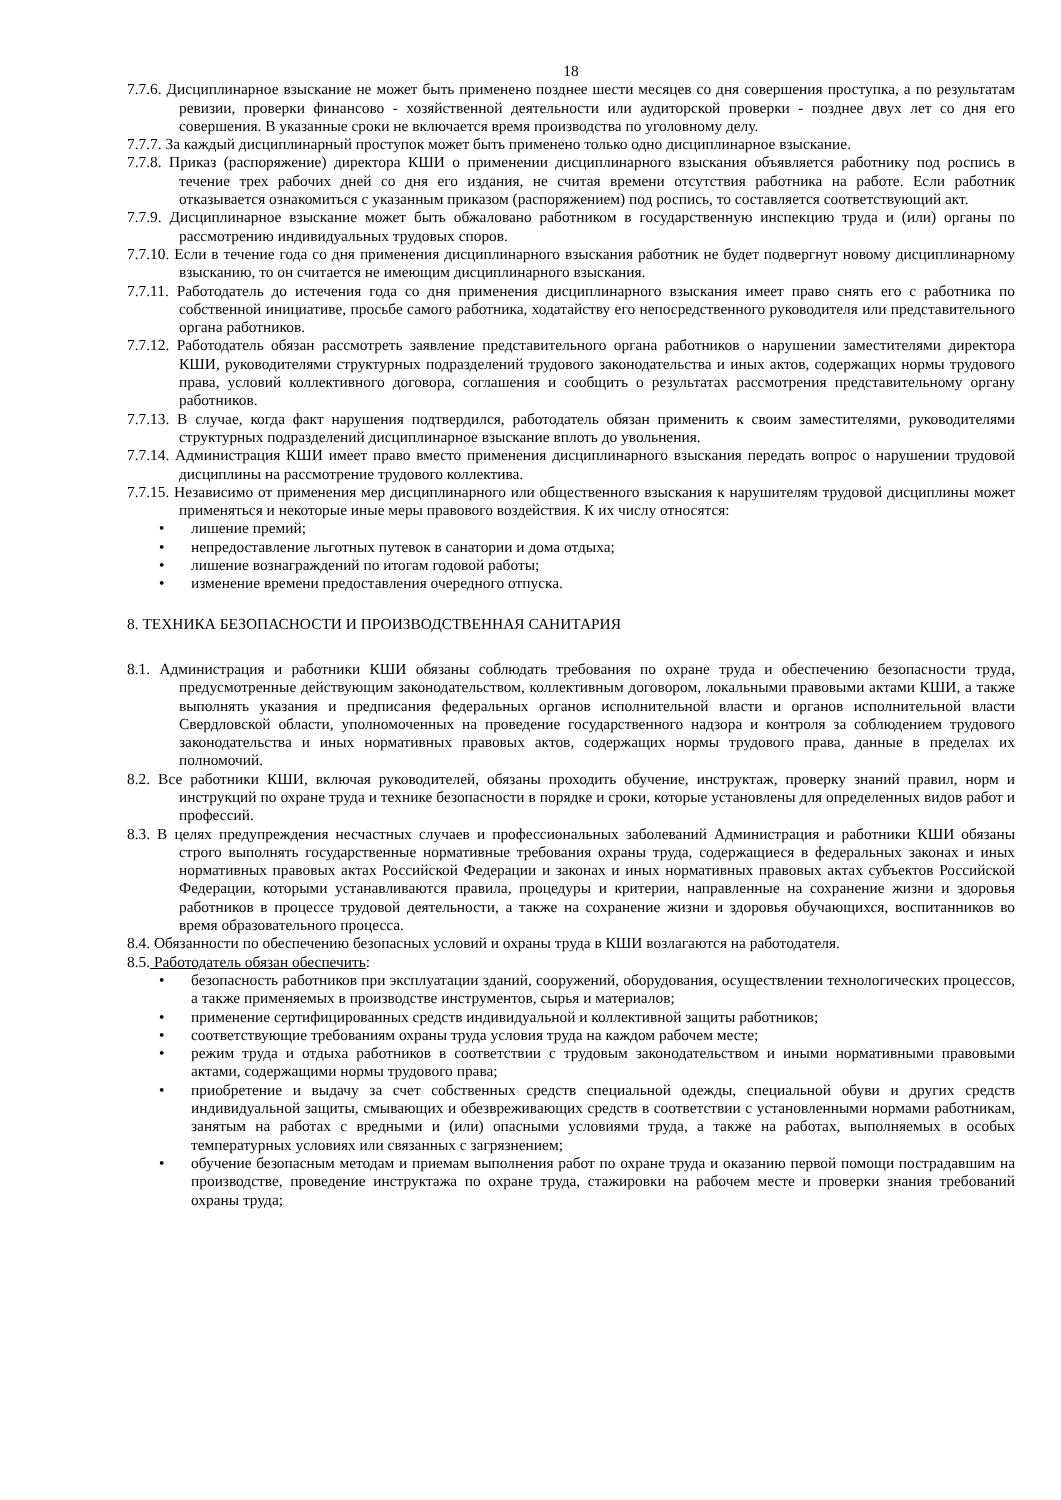18
7.7.6. Дисциплинарное взыскание не может быть применено позднее шести месяцев со дня совершения проступка, а по результатам ревизии, проверки финансово - хозяйственной деятельности или аудиторской проверки - позднее двух лет со дня его совершения. В указанные сроки не включается время производства по уголовному делу.
7.7.7. За каждый дисциплинарный проступок может быть применено только одно дисциплинарное взыскание.
7.7.8. Приказ (распоряжение) директора КШИ о применении дисциплинарного взыскания объявляется работнику под роспись в течение трех рабочих дней со дня его издания, не считая времени отсутствия работника на работе. Если работник отказывается ознакомиться с указанным приказом (распоряжением) под роспись, то составляется соответствующий акт.
7.7.9. Дисциплинарное взыскание может быть обжаловано работником в государственную инспекцию труда и (или) органы по рассмотрению индивидуальных трудовых споров.
7.7.10. Если в течение года со дня применения дисциплинарного взыскания работник не будет подвергнут новому дисциплинарному взысканию, то он считается не имеющим дисциплинарного взыскания.
7.7.11. Работодатель до истечения года со дня применения дисциплинарного взыскания имеет право снять его с работника по собственной инициативе, просьбе самого работника, ходатайству его непосредственного руководителя или представительного органа работников.
7.7.12. Работодатель обязан рассмотреть заявление представительного органа работников о нарушении заместителями директора КШИ, руководителями структурных подразделений трудового законодательства и иных актов, содержащих нормы трудового права, условий коллективного договора, соглашения и сообщить о результатах рассмотрения представительному органу работников.
7.7.13. В случае, когда факт нарушения подтвердился, работодатель обязан применить к своим заместителями, руководителями структурных подразделений дисциплинарное взыскание вплоть до увольнения.
7.7.14. Администрация КШИ имеет право вместо применения дисциплинарного взыскания передать вопрос о нарушении трудовой дисциплины на рассмотрение трудового коллектива.
7.7.15. Независимо от применения мер дисциплинарного или общественного взыскания к нарушителям трудовой дисциплины может применяться и некоторые иные меры правового воздействия. К их числу относятся:
• лишение премий;
• непредоставление льготных путевок в санатории и дома отдыха;
• лишение вознаграждений по итогам годовой работы;
• изменение времени предоставления очередного отпуска.
8. ТЕХНИКА БЕЗОПАСНОСТИ И ПРОИЗВОДСТВЕННАЯ САНИТАРИЯ
8.1. Администрация и работники КШИ обязаны соблюдать требования по охране труда и обеспечению безопасности труда, предусмотренные действующим законодательством, коллективным договором, локальными правовыми актами КШИ, а также выполнять указания и предписания федеральных органов исполнительной власти и органов исполнительной власти Свердловской области, уполномоченных на проведение государственного надзора и контроля за соблюдением трудового законодательства и иных нормативных правовых актов, содержащих нормы трудового права, данные в пределах их полномочий.
8.2. Все работники КШИ, включая руководителей, обязаны проходить обучение, инструктаж, проверку знаний правил, норм и инструкций по охране труда и технике безопасности в порядке и сроки, которые установлены для определенных видов работ и профессий.
8.3. В целях предупреждения несчастных случаев и профессиональных заболеваний Администрация и работники КШИ обязаны строго выполнять государственные нормативные требования охраны труда, содержащиеся в федеральных законах и иных нормативных правовых актах Российской Федерации и законах и иных нормативных правовых актах субъектов Российской Федерации, которыми устанавливаются правила, процедуры и критерии, направленные на сохранение жизни и здоровья работников в процессе трудовой деятельности, а также на сохранение жизни и здоровья обучающихся, воспитанников во время образовательного процесса.
8.4. Обязанности по обеспечению безопасных условий и охраны труда в КШИ возлагаются на работодателя.
8.5. Работодатель обязан обеспечить:
• безопасность работников при эксплуатации зданий, сооружений, оборудования, осуществлении технологических процессов, а также применяемых в производстве инструментов, сырья и материалов;
• применение сертифицированных средств индивидуальной и коллективной защиты работников;
• соответствующие требованиям охраны труда условия труда на каждом рабочем месте;
• режим труда и отдыха работников в соответствии с трудовым законодательством и иными нормативными правовыми актами, содержащими нормы трудового права;
• приобретение и выдачу за счет собственных средств специальной одежды, специальной обуви и других средств индивидуальной защиты, смывающих и обезвреживающих средств в соответствии с установленными нормами работникам, занятым на работах с вредными и (или) опасными условиями труда, а также на работах, выполняемых в особых температурных условиях или связанных с загрязнением;
• обучение безопасным методам и приемам выполнения работ по охране труда и оказанию первой помощи пострадавшим на производстве, проведение инструктажа по охране труда, стажировки на рабочем месте и проверки знания требований охраны труда;